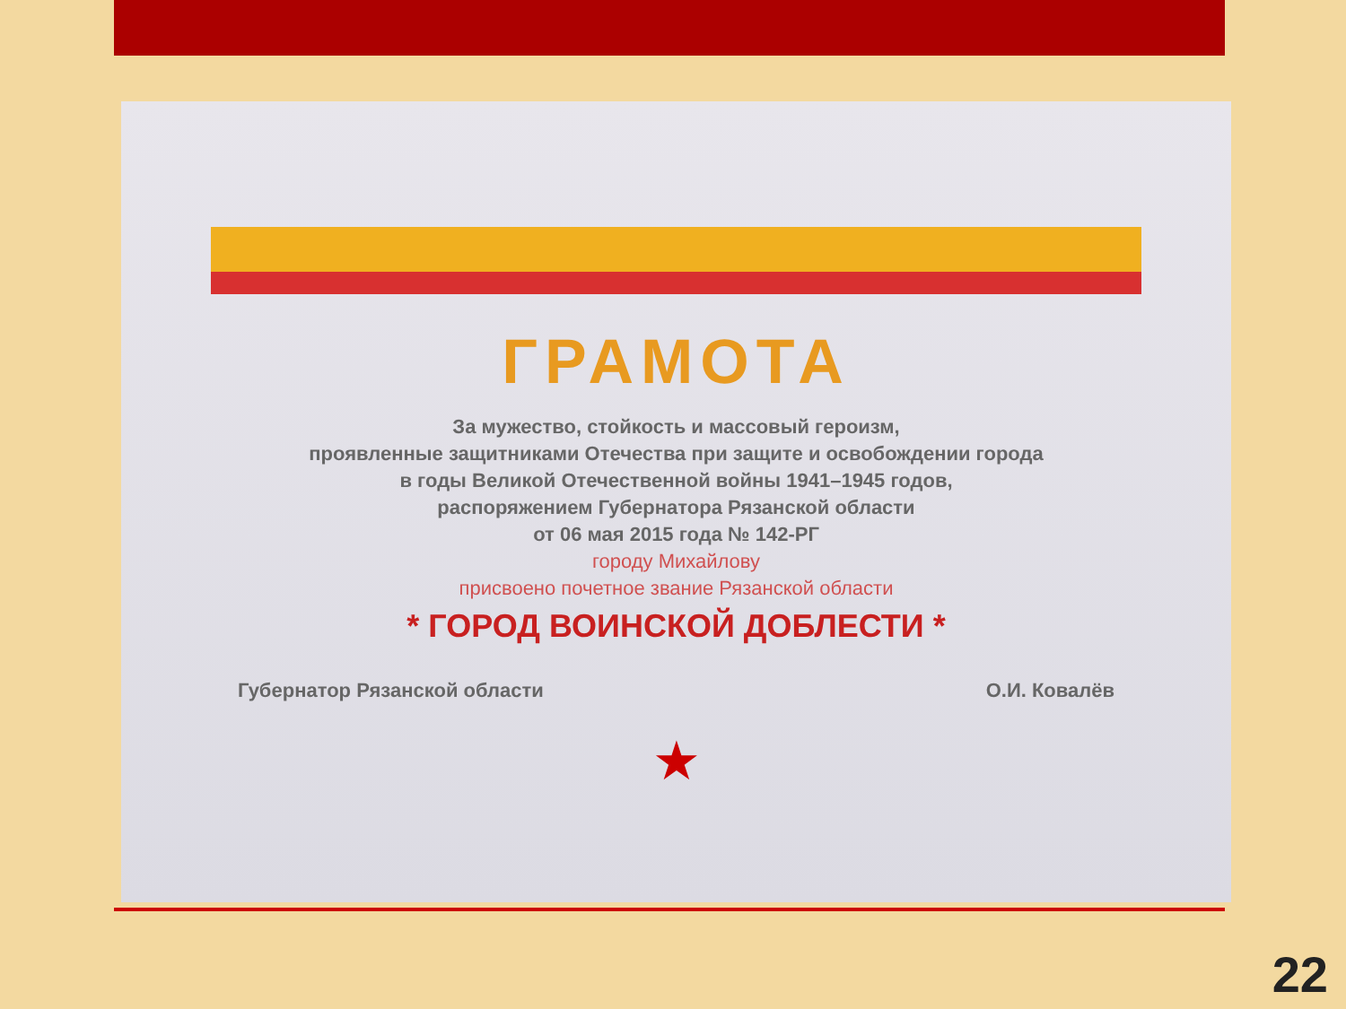ГРАМОТА
За мужество, стойкость и массовый героизм,
проявленные защитниками Отечества при защите и освобождении города
в годы Великой Отечественной войны 1941–1945 годов,
распоряжением Губернатора Рязанской области
от 06 мая 2015 года № 142-РГ
городу Михайлову
присвоено почетное звание Рязанской области
* ГОРОД ВОИНСКОЙ ДОБЛЕСТИ *
Губернатор Рязанской области О.И. Ковалёв
★
22